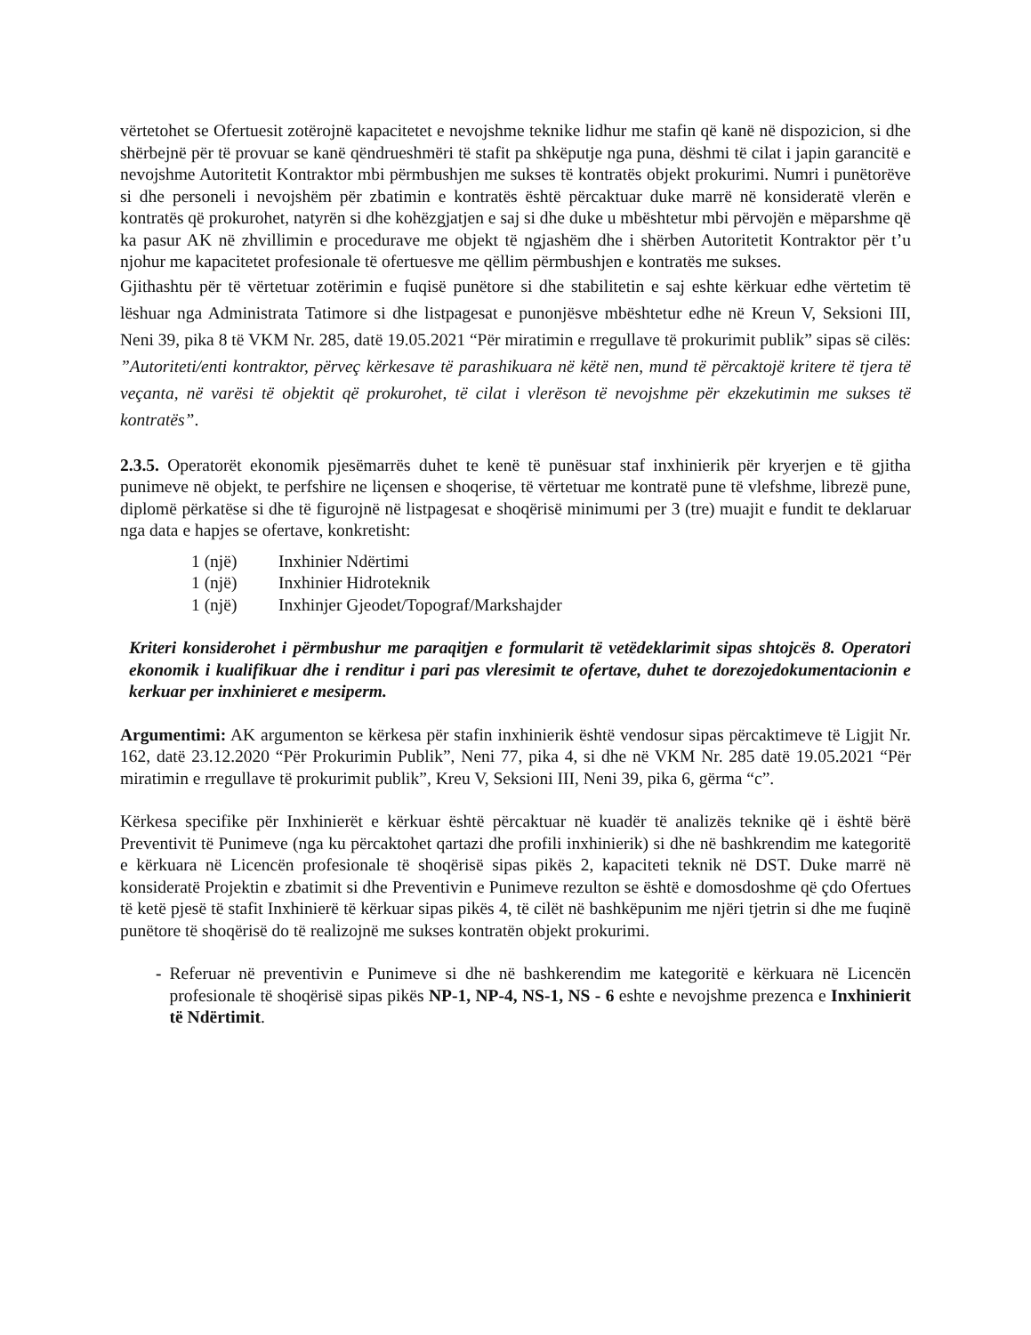vërtetohet se Ofertuesit zotërojnë kapacitetet e nevojshme teknike lidhur me stafin që kanë në dispozicion, si dhe shërbejnë për të provuar se kanë qëndrueshmëri të stafit pa shkëputje nga puna, dëshmi të cilat i japin garancitë e nevojshme Autoritetit Kontraktor mbi përmbushjen me sukses të kontratës objekt prokurimi. Numri i punëtorëve si dhe personeli i nevojshëm për zbatimin e kontratës është përcaktuar duke marrë në konsideratë vlerën e kontratës që prokurohet, natyrën si dhe kohëzgjatjen e saj si dhe duke u mbështetur mbi përvojën e mëparshme që ka pasur AK në zhvillimin e procedurave me objekt të ngjashëm dhe i shërben Autoritetit Kontraktor për t’u njohur me kapacitetet profesionale të ofertuesve me qëllim përmbushjen e kontratës me sukses.
Gjithashtu për të vërtetuar zotërimin e fuqisë punëtore si dhe stabilitetin e saj eshte kërkuar edhe vërtetim të lëshuar nga Administrata Tatimore si dhe listpagesat e punonjësve mbështetur edhe në Kreun V, Seksioni III, Neni 39, pika 8 të VKM Nr. 285, datë 19.05.2021 “Për miratimin e rregullave të prokurimit publik” sipas së cilës: ”Autoriteti/enti kontraktor, përveç kërkesave të parashikuara në këtë nen, mund të përcaktojë kritere të tjera të veçanta, në varësi të objektit që prokurohet, të cilat i vlerëson të nevojshme për ekzekutimin me sukses të kontratës”.
2.3.5. Operatorët ekonomik pjesëmarrës duhet te kenë të punësuar staf inxhinierik për kryerjen e të gjitha punimeve në objekt, te perfshire ne liçensen e shoqerise, të vërtetuar me kontratë pune të vlefshme, librezë pune, diplomë përkatëse si dhe të figurojnë në listpagesat e shoqërisë minimumi per 3 (tre) muajit e fundit te deklaruar nga data e hapjes se ofertave, konkretisht:
1 (një) Inxhinier Ndërtimi
1 (një) Inxhinier Hidroteknik
1 (një) Inxhinjer Gjeodet/Topograf/Markshajder
Kriteri konsiderohet i përmbushur me paraqitjen e formularit të vetëdeklarimit sipas shtojcës 8. Operatori ekonomik i kualifikuar dhe i renditur i pari pas vleresimit te ofertave, duhet te dorezojedokumentacionin e kerkuar per inxhinieret e mesiperm.
Argumentimi: AK argumenton se kërkesa për stafin inxhinierik është vendosur sipas përcaktimeve të Ligjit Nr. 162, datë 23.12.2020 “Për Prokurimin Publik”, Neni 77, pika 4, si dhe në VKM Nr. 285 datë 19.05.2021 “Për miratimin e rregullave të prokurimit publik”, Kreu V, Seksioni III, Neni 39, pika 6, gërma “c”.
Kërkesa specifike për Inxhinierët e kërkuar është përcaktuar në kuadër të analizës teknike që i është bërë Preventivit të Punimeve (nga ku përcaktohet qartazi dhe profili inxhinierik) si dhe në bashkrendim me kategoritë e kërkuara në Licencën profesionale të shoqërisë sipas pikës 2, kapaciteti teknik në DST. Duke marrë në konsideratë Projektin e zbatimit si dhe Preventivin e Punimeve rezulton se është e domosdoshme që çdo Ofertues të ketë pjesë të stafit Inxhinierë të kërkuar sipas pikës 4, të cilët në bashkëpunim me njëri tjetrin si dhe me fuqinë punëtore të shoqërisë do të realizojnë me sukses kontratën objekt prokurimi.
- Referuar në preventivin e Punimeve si dhe në bashkerendim me kategoritë e kërkuara në Licencën profesionale të shoqërisë sipas pikës NP-1, NP-4, NS-1, NS - 6 eshte e nevojshme prezenca e Inxhinierit të Ndërtimit.